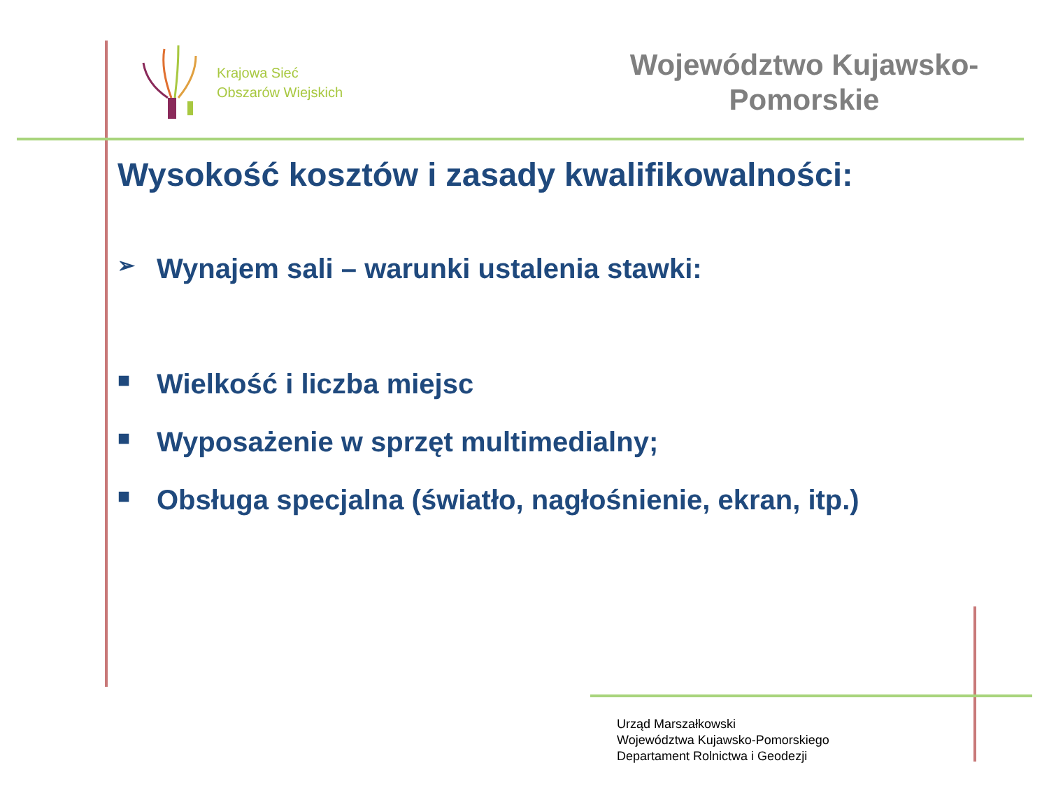Krajowa Sieć
Obszarów Wiejskich
Województwo Kujawsko-
Pomorskie
Wysokość kosztów i zasady kwalifikowalności:
➢ Wynajem sali – warunki ustalenia stawki:
■ Wielkość i liczba miejsc
■ Wyposażenie w sprzęt multimedialny;
■ Obsługa specjalna (światło, nagłośnienie, ekran, itp.)
Urząd Marszałkowski
Województwa Kujawsko-Pomorskiego
Departament Rolnictwa i Geodezji